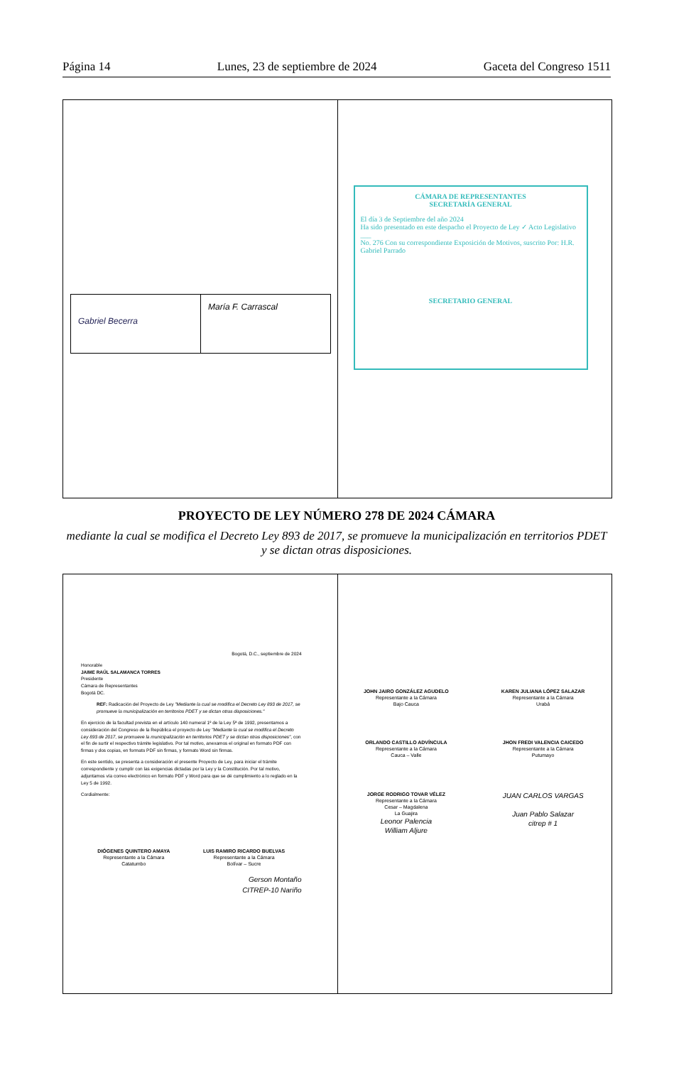Página 14 Lunes, 23 de septiembre de 2024 Gaceta del Congreso 1511
Gabriel Becerra
María F. Carrascal
CÁMARA DE REPRESENTANTES
SECRETARÍA GENERAL
El día 3 de Septiembre del año 2024
Ha sido presentado en este despacho el Proyecto de Ley ✓ Acto Legislativo ___
No. 276 Con su correspondiente Exposición de Motivos, suscrito Por: H.R. Gabriel Parrado
SECRETARIO GENERAL
PROYECTO DE LEY NÚMERO 278 DE 2024 CÁMARA
mediante la cual se modifica el Decreto Ley 893 de 2017, se promueve la municipalización en territorios PDET y se dictan otras disposiciones.
Bogotá, D.C., septiembre de 2024
Honorable
JAIME RAÚL SALAMANCA TORRES
Presidente
Cámara de Representantes
Bogotá DC.
REF: Radicación del Proyecto de Ley "Mediante la cual se modifica el Decreto Ley 893 de 2017, se promueve la municipalización en territorios PDET y se dictan otras disposiciones."
En ejercicio de la facultad prevista en el artículo 140 numeral 1º de la Ley 5ª de 1992, presentamos a consideración del Congreso de la República el proyecto de Ley "Mediante la cual se modifica el Decreto Ley 893 de 2017, se promueve la municipalización en territorios PDET y se dictan otras disposiciones", con el fin de surtir el respectivo trámite legislativo. Por tal motivo, anexamos el original en formato PDF con firmas y dos copias, en formato PDF sin firmas, y formato Word sin firmas.
En este sentido, se presenta a consideración el presente Proyecto de Ley, para iniciar el trámite correspondiente y cumplir con las exigencias dictadas por la Ley y la Constitución. Por tal motivo, adjuntamos vía correo electrónico en formato PDF y Word para que se dé cumplimiento a lo reglado en la Ley 5 de 1992.
Cordialmente:
DIÓGENES QUINTERO AMAYA
Representante a la Cámara
Catatumbo
LUIS RAMIRO RICARDO BUELVAS
Representante a la Cámara
Bolívar – Sucre
Gerson Montaño
CITREP-10 Nariño
JOHN JAIRO GONZÁLEZ AGUDELO
Representante a la Cámara
Bajo Cauca
KAREN JULIANA LÓPEZ SALAZAR
Representante a la Cámara
Urabá
ORLANDO CASTILLO ADVÍNCULA
Representante a la Cámara
Cauca – Valle
JHON FREDI VALENCIA CAICEDO
Representante a la Cámara
Putumayo
JORGE RODRIGO TOVAR VÉLEZ
Representante a la Cámara
Cesar – Magdalena
La Guajira
Leonor Palencia
William Aljure
JUAN CARLOS VARGAS
Juan Pablo Salazar
citrep # 1